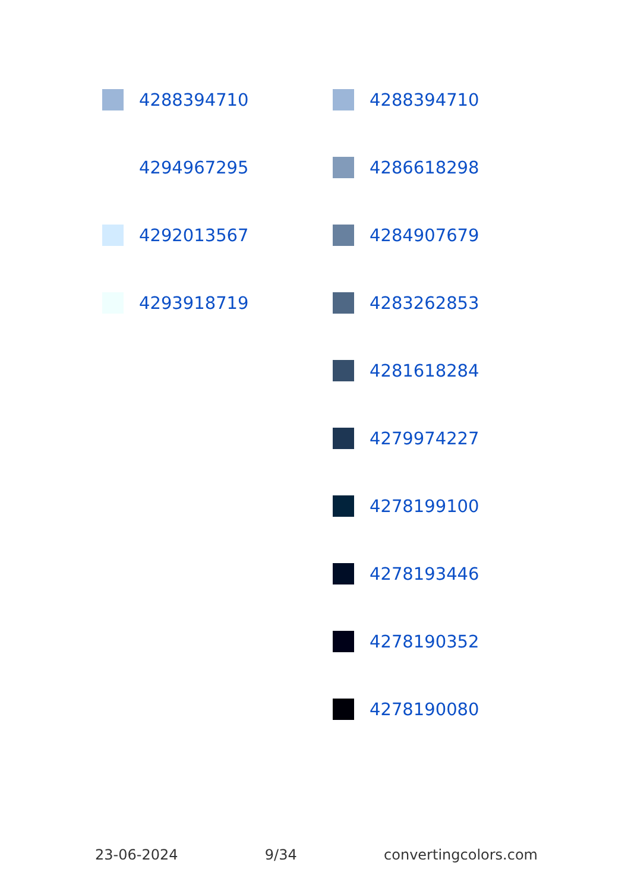4288394710
4294967295
4292013567
4293918719
4288394710
4286618298
4284907679
4283262853
4281618284
4279974227
4278199100
4278193446
4278190352
4278190080
23-06-2024 9/34 convertingcolors.com